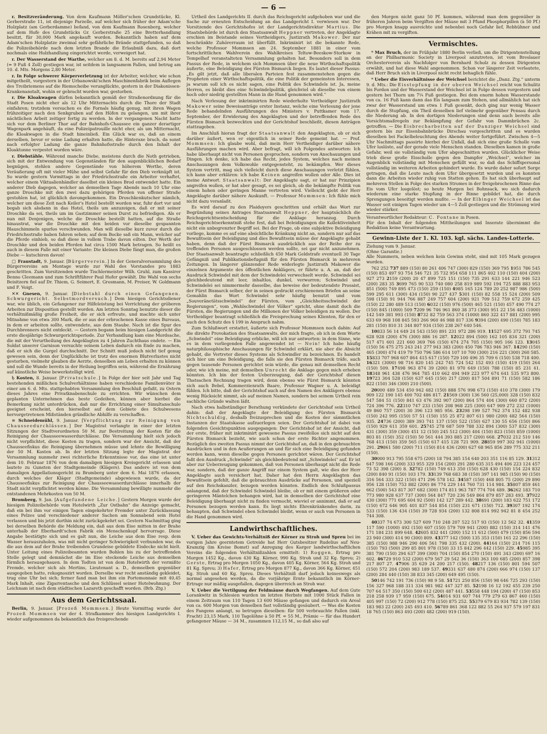— 6 —
r. Besitzveränderung. Von dem Kaufmann Möller'schen Grundstücke, Kl. Gerberstraße 11, ist diejenige Parzelle, auf welcher sich früher der Adam'sche Holzplatz (am Gerberdamme) befand, von dem Kaufmann Rosenberg, welcher auf dem Hofe des Grundstücks Gr. Gerberstraße 25 eine Bretterhandlung besitzt, für 30,000 Mark angekauft worden. Bekanntlich haben auf dem Adam'schen Holzplatze zweimal sehr gefährliche Brände stattgefunden, so daß die Polizeibehörde nach dem letzten Brande die Erlaubniß dazu, daß dort nochmals eine Holzhandlung eingerichtet werde, verweigert hat.
r. Der Wasserstand der Warthe, welcher am 8. d. M. bereits auf 2,94 Meter (= 9 Fuß 4 Zoll) gestiegen war, ist seitdem in langsamem Fallen, und betrug am 10. d. Mts. Morgens 2,80 Meter.
r. In Folge schwerer Körperverletzung ist der Arbeiter, welcher, wie schon mitgetheilt, vorgestern in der Urbanowski'schen Maschinenfabrik beim Auflegen des Treibriemens auf die Riemscheibe verunglückte, gestern in der Diakonissen-Krankenanstalt, wohin er gebracht worden war, gestorben.
r. Die Kloakwagen dürfen bekanntlich gemäß der Straßenordnung für die Stadt Posen nicht eher als 12 Uhr Mitternachts durch die Thore der Stadt einfahren; trotzdem versuchen es die Fornals häufig genug, mit ihren Wagen frühzeitiger nach den Senkgruben auf den Höfen zu gelangen, um mit ihrer nächtlichen Arbeit zeitiger fertig zu werden. In der vergangenen Nacht hatte sich vor dem Berliner Thor auf der Bahnhofs-Chaussee ein ganzer derartiger Wagenpark angehäuft, da eine Polizeipatrouille nicht eher, als um Mitternacht, die Kloakwagen in die Stadt hineinließ. Ein Glück war es, daß an einem derselben, bevor er seine Ladung erhalten hatte, die Hinteraxe brach, da sonst nach erfolgter Ladung die ganze Bahnhofsstraße durch den Inhalt der Kloaktonne verpestet worden wäre.
r. Diebstähle. Während manche Diebe, meistens durch die Noth getrieben, sich mit der Entwendung von Gegenständen für den augenblicklichen Bedarf begnügen, stehlen andere Gegenstände von höherem Werthe, deren Veräußerung oft mit vieler Mühe und selbst Gefahr für den Dieb verknüpft ist. So wurde gestern Vormittags in der Friedrichsstraße ein Arbeiter verhaftet, welcher einem Viktualienhändler daselbst ein kleines Brod entwendet hatte. Ein anderer Dieb dagegen, welcher an demselben Tage Abends nach 10 Uhr eine ganze Droschke mit den zwei dazu gehörigen Pferden von offener Straße gestohlen hat, ist glücklich davongekommen. Ein Droschkenkutscher nämlich, welcher um diese Zeit nach Keiler's Hotel bestellt worden war, fuhr dort vor und begab sich alsdann in das Hotel, theils um anzuzeigen, daß er mit seiner Droschke da sei, theils um im Gastzimmer seinen Durst zu befriedigen. Als er nun mit Denjenigen, welche die Droschke bestellt hatten, auf die Straße hinaustrat, war die Droschke mit den beiden vor dieselbe gespannten Blauschimmeln spurlos verschwunden. Man will dieselbe kurz zuvor durch die Friedrichsstraße haben fahren sehen; auf dem Bocke saß ein Mann, welcher auf die Pferde einhieb, so daß diese in vollem Trabe davon eilten. Der Werth der Droschke und den beiden Pferden hat circa 1500 Mark betragen. So heißt es auch in diesem Falle mit einer Variante: Die kleinen Diebe fängt man, die großen Diebe — kutschiren davon!
□ Fraustadt, 9. Januar. [Bürgerverein.] In der Generalversammlung des Bürgervereins am Montage wurde zur Wahl des Vorstandes pro 1883 geschritten. Zum Vorsitzenden wurde Tischlermeister Wilh. Gruhl, zum Kassirer Benno Cleemann und zum Schriftführer Paul Hofer gewählt. Die Wahl von sechs Beisitzern fiel auf Dr. Thiem, G. Seimert, E. Grosmann, M. Preiser, W. Goldmann und F. Voigt.
✕✕ Gnesen, 9. Januar. [Diebstahl durch einen Gefangenen. Schwurgericht. Selbstmordversuch.] Dem hiesigen Gerichtsdiener war, wie üblich, ein Gefangener zur Hilfeleistung bei Verrichtung der gröberen Arbeiten zur Disposition gestellt worden. Am letzten Sonntag benutzte dieser die verhältnißmäßig große Freiheit, die er sich erfreute, und machte sich unter Mitnahme von etwa 300 Mark, die er aus der erbrochenen Kasse eines Bureaus, in dem er arbeiten sollte, entwendete, aus dem Staube. Noch ist die Spur des Durchbrenners nicht entdeckt. — Gestern begann beim hiesigen Landgericht die erste diesjährige Schwurgerichtsperiode. Zur Verhandlung kam eine Mordsache, die mit der Verurtheilung des Angeklagten zu 4 Jahren Zuchthaus endete. — Ein Soldat unserer Garnison versuchte seinem Leben dadurch ein Ende zu machen, daß er sich die Gurgel durchschnitt. Der Schnitt muß jedoch nicht tief genug gewesen sein, denn der Unglückliche ist trotz des enormen Blutverlustes nicht gestorben, vielmehr glauben die Aerzte, denselben am Leben erhalten zu können und soll die Wunde bereits in der Heilung begriffen sein, während die Ernährung auf künstliche Weise bewerkstelligt wird.
ђ Kosten, 8. Januar. [Privatschule.] In Folge der hier seit Jahr und Tag bestehenden mißlichen Schulverhältnisse haben verschiedene Familienväter in einer am 6. d. Mts. stattgehabten Versammlung den Beschluß gefaßt, zu Ostern dieses Jahres eine Privatknabenschule zu errichten. Wir wünschen dem geplanten Unternehmen das beste Gedeihen, können aber hierbei die Bemerkung nicht unterdrücken, daß nur die Errichtung einer Simultanschule geeignet erscheint, den hierselbst auf dem Gebiete des Schulwesens hervorgetretenen Mißständen gründliche Abhilfe zu verschaffen.
≌ Schneidemühl, 9. Januar. [Verpflichtung zur Reinigung von Chausseedurchlässen.] Der Magistrat verlangte in einer der letzten Sitzungen der Stadtverordneten 50 M. zur Bestreitung der Kosten für die Reinigung der Chausseewasserdurchlässe. Die Versammlung hielt sich jedoch nicht verpflichtet, diese Kosten zu tragen, sondern war der Ansicht, daß der Chausseefiskus die Reinigung übernehmen müsse und lehnte die Bewilligung der 50 M. Kosten ab. In der letzten Sitzung legte der Magistrat der Versammlung nunmehr zwei richterliche Erkenntnisse vor, das eine ist unter dem 10. Februar 1876 von dem damaligen hiesigen Kreisgericht erlassen und lautete zu Gunsten der Stadtgemeinde (Klägers). Das andere ist von dem damaligen Appellationsgericht zu Bromberg unter dem 6. Mai 1876 erlassen, durch welches der Kläger (Stadtgemeinde) abgewiesen wurde, da der Chausseefiskus zur Reinigung der Chausseewasserdurchlässe innerhalb der Stadt nicht verpflichtet werden könne. Die Versammlung bewilligte nunmehr die entstandenen Mehrkosten von 50 M.
Bromberg, 9. Jan. [Aufgefundene Leiche.] Gestern Morgen wurde der hiesigen Polizeibehörde vom Hotelwirth „Zur Ostbahn“ die Anzeige gemacht, daß ein bei ihm vor einigen Tagen eingekehrter Fremder unter Zurücklassung eines Pelzes und verschiedener anderer Sachen am Sonnabend sein Hotel verlassen und bis jetzt dorthin nicht zurückgekehrt sei. Gestern Nachmittag ging bei derselben Behörde die Meldung ein, daß aus dem Eise mitten in der Brahe unterhalb der Eberhardt'schen Fabrik ein Menschenkopf hervorrage. Diese Angabe bestätigte sich und es galt nun, die Leiche aus dem Eise resp. dem Wasser herauszuholen, was mit nicht geringer Schwierigkeit verbunden war, da die aus dem auf der Brahe treibenden Grundeise gebildete Eisdecke nicht hielt. Unter Leitung eines Polizeibeamten wurden Bohlen bis zu der betreffenden Stelle gelegt und demnächst die im Eise steckende Leiche aus demselben förmlich herausgehauen. In dem Todten ist von dem Hotelwirth der vermißte Fremde, welcher sich als Mertins, Lieutenant a. D., demselben gegenüber ausgegeben hatte, rekognoszirt worden. Derselbe war recht anständig gekleidet, trug eine Uhr bei sich; ferner fand man bei ihm ein Portemonnaie mit 40,45 Mark Inhalt, eine Zigarrentasche und den Schlüssel seiner Hotelwohnung. Der Leichnam ist nach dem städtischen Lazareth geschafft worden. (Brb. Ztg.)
Aus dem Gerichtssaal.
Berlin, 9. Januar. [Prozeß Mommsen.] Heute Vormittag wurde der Prozeß Mommsen vor der 4. Strafkammer des hiesigen Landgerichts I. wieder aufgenommen da bekanntlich das freisprechende
Urtheil des Landgerichts II. durch das Reichsgericht aufgehoben war und die Sache zur erneuten Entscheidung an das Landgericht I. verwiesen war. Der Vorsitzende des Gerichtshofes ist der Landgerichtsdirektor Martius. Die Staatsbehörde ist durch den Staatsanwalt Heppner vertreten, der Angeklagte erschien im Beistande seines Vertheidigers, Justizrath Makower. Der nur beschränkte Zuhörerraum ist überfüllt. Inkriminirt ist die bekannte Rede, welche Professor Mommsen am 24. September 1881 in einer vom fortschrittlichen Wahlverein des Wahlkreises Teltow-Beeskow-Storkow in Tempelhof veranstalteten Versammlung gehalten hat. Besonders soll in dem Passus der Rede, in welchem sich Mommsen über die neue Wirthschaftspolitik äußerte, eine Beleidigung des Fürsten Bismarck liegen. Es lautet dieser Passus: „Es gilt jetzt, daß alle liberalen Parteien fest zusammenstehen gegen die Propheten einer Wirthschaftspolitik, die eine Politik der gemeinsten Interessen, ja warum soll ich es nicht sagen, eine Politik des Schwindels ist. Ja, meine Herren, es bleibt dies eine Schwindelpolitik, gleichviel ob dieselbe von einem hoch oder niedrig gestellten Mann in die Hand genommen wird.“
Nach Verlesung der inkriminirten Rede wiederholte Vertheidiger Justizrath Makower seine Beweisanträge erster Instanz, welche eine Verlesung der jene Rede behandelnden Ausführungen des Ministers v. Puttkamer vom 17. September, der Erwiderung des Angeklagten und der betreffenden Rede des Fürsten Bismarck bezweckten und der Gerichtshof beschließt, diesen Anträgen stattzugeben.
Im Anschluß hieran fragt der Staatsanwalt den Angeklagten, ob er sich darüber äußert, wen er eigentlich in seiner Rede gemeint hat. — Prof. Mommsen: Ich glaube wohl, daß mein Herr Vertheidiger darüber nähere Ausführungen machen wird. Aber befragt, will ich Folgendes antworten: Ich habe überhaupt nicht von Personen gesprochen, sondern von Anschauungen und Dingen. Ich denke, ich habe das Recht, jedes System, welches nach meinen Anschauungen dem Volkswohle entgegensteht, zu bekämpfen. Wer dieses System vertritt, mag sich vielleicht durch diese Anschauungen verletzt fühlen, ich kann aber erklären: ich habe Keinen angreifen wollen oder Alle. Dies ist meine Antwort. Staatsanwalt: Der Angeklagte sagt, er hat nur Prinzipien angreifen wollen, er hat aber gesagt, es sei gleich, ob die bekämpfte Politik von einem hohen oder geringen Manne vertreten wird. Vielleicht giebt der Herr Angeklagte darüber nähere Auskunft. — Professor Mommsen: Ich fühle mich nicht dazu veranlaßt.
Es wird darauf zu den Plaidoyers geschritten und erhält das Wort zur Begründung seines Antrages Staatsanwalt Heppner, der hauptsächlich die Reichsgerichtsentscheidung für die Anklage heranzog. Durch Reichsgerichtserkenntniß stehe fest, daß bei Beleidigungen die Kollektiveinheit nicht ein unbegrenzter Begriff sei. Bei der Frage, ob eine subjektive Beleidigung vorliege, komme es auf eine absichtliche Kränkung nicht an, sondern nur auf das Bewußtsein der Beleidigung und dies Bewußtsein müsse der Angeklagte gehabt haben, denn daß der Fürst Bismarck ausdrücklich aus der Reihe der zu treffenden Personen ausgeschlossen werden sollte, sei gar nicht anzunehmen. Der Staatsanwalt beantragte schließlich 450 Mark Geldstrafe eventuell 30 Tage Gefängniß und Publikationsbefugniß für den Fürsten Bismarck in mehreren Zeitungen. In längerer glänzender Rede widerlegte Justizrath Makower die einzelnen Argumente des öffentlichen Anklägers, er führte u. A. an, daß der Ausdruck Schwindel mit dem der Schwindelei verwechselt werde. Schwindel sei gleichbedeutend mit leer, inhaltlos, dunkel, verworren; Schwindel und Schwindelei sei nimmermehr dasselbe, das beweise der bedeutendste Prosaist, der Fürst Bismarck selber, der in seinen gedruckt erschienenen Briefen an seine Gemahlin das Wort Schwindel sehr häufig benutzt und vom „Souveränetätsschwindel“ der Fürsten, vom „Gleichheitsschwindel der Regierungen“, vom „Wahlschwindel der Völker“ spricht, ohne damit doch die Fürsten, die Regierungen und die Millionen der Völker beleidigen zu wollen. Der Vertheidiger beantragt schließlich die Freisprechung seines Klienten, für den er auch den Schutz des § 199 in Anspruch nahm.
Zum Schlußwort erstattet, äußerte sich Professor Mommsen noch dahin: Auf die direkte Provokation des Staatsanwalts, der mich fragte, ob ich in dem Worte „Schwindel“ eine Beleidigung erblicke, will ich nur antworten: in dem Sinne, wie es in dem vorliegenden Falle angewendet ist — Nein! Ich habe häufig naturphilosophische Anschauungen für Schwindel erklärt, nie aber die Absicht gehabt, die Vertreter dieses Systems als Schwindler zu bezeichnen. Es handelt sich hier um eine Beleidigung, die falls sie den Fürsten Bismarck träfe, auch gegen tausende Personen gerichtet sein würde, die genau mit demselben Recht oder, wie ich meine, mit demselben Unrecht die Anklage gegen mich erheben könnten. Ich bin der festen Ueberzeugung, daß der Gerichtshof diesen Thatsachen Rechnung tragen wird, denn ebenso wie Fürst Bismarck könnten sich auch Bebel, Kommerzienrath Baare, Professor Wagner u. A. beleidigt fühlen. Ich bitte, daß der Gerichtshof auch auf den Namen des Anklägers ebenso wenig Rücksicht nimmt, als auf meinen Namen, sondern bei seinem Urtheil rein sachliche Gründe walten läßt.
Nach etwa halbstündiger Berathung verkündete der Gerichtshof sein Urtheil dahin: daß der Angeklagte der Beleidigung des Fürsten Bismarck Nichtschuldig, deshalb freizusprechen und die Kosten der sämmtlichen Instanzen der Staatskasse aufzuerlegen seien. Der Gerichtshof ist dabei von folgenden Gesichtspunkten ausgegangen: Der Gerichtshof ist der Ansicht, daß der erste, früher mit inkriminirt gewesene Passus zweifellos sich nicht auf den Fürsten Bismarck bezieht, wie auch schon der erste Richter angenommen. Bezüglich des zweiten Passus nimmt der Gerichtshof an, daß in den gebrauchten Ausdrücken und in den Aeußerungen an und für sich eine Beleidigung gefunden werden kann, wenn dieselbe gegen Personen gerichtet wären. Der Gerichtshof faßt den Ausdruck „Schwindel“ als gleichbedeutend mit „Schwindelei“ auf. Er ist aber zur Ueberzeugung gekommen, daß von Personen überhaupt nicht die Rede war, sondern, daß der ganze Angriff nur einem System galt, wie dies der Herr Angeklagte auch versichert hat. Daher hat den Herrn Angeklagten das Bewußtsein gefehlt, daß die gebrauchten Ausdrücke auf Personen, und speziell auf den Reichskanzler, bezogen werden könnten. Endlich den Schlußpassus anlangend, daß der Schwindel Schwindel bleibe, ob er mit einem größeren oder geringeren Mäntelchen behangen wird, hat in demselben der Gerichtshof eine Beleidigung überhaupt nicht zu finden vermocht, wieviel er annimmt, daß er auf Personen bezogen werden kann. Es liegt nichts Ehrenkränkendes darin, zu behaupten, daß Schwindel eben Schwindel bleibt, wenn er auch von Personen in die Hand genommen wird.
Landwirthschaftliches.
V. Ueber das Gewichts-Verhältniß der Körner zu Stroh und Spreu bei im vorigen Jahre geerntetem Getreide hat Herr Gutsbesitzer Rudelius auf Neu-Kramzig (im Kreise Bomst) auf Anregung des Karger landwirthschaftlichen Vereins die folgenden Verhältnißzahlen ermittelt: 1) Roggen, Ertrag pro Morgen 1452 Kg., davon 430 Kg. Körner, 990 Kg. Stroh und 32 Kg. Spreu; 2) Gerste, Ertrag pro Morgen 1050 Kg., davon 405 Kg. Körner, 564 Kg. Stroh und 81 Kg. Spreu; 3) Hafer, Ertrag pro Morgen 877 Kg., davon 366 Kg. Körner, 451 Kg. Stroh und 60 Kg. Spreu. Dieses Verhältniß darf jedoch keineswegs als normal angesehen werden, da die vorjährige Ernte bekanntlich im Körner-Ertrage nur mäßig ausgefallen, dagegen überreich an Stroh war.
V. Ueber die Vertilgung der Feldmäuse durch Wegfangen. Auf dem Gute Lorankwitz in Schlesien wurden im letzten Herbste mit 1000 Stück Fallen in einem Zeitraum von 110 Tagen 13 600 Mäuse gefangen und dadurch ein Areal von ca. 600 Morgen von denselben fast vollständig gesäubert. — Was die Kosten des Fangens anlangt, so betrugen dieselben: für 500 verbrauchte Fallen (inkl. Fracht) 23,15 Mark, 110 Tagelöhne à 50 Pf. = 55 M., Prämie — für das Hundert gefangener Mäuse — 34 M., zusammen 112,15 M., so daß also auf
den Morgen nicht ganz 50 Pf. kommen, während man dem gegenüber in früheren Jahren beim Vergiften der Mäuse mit 3 Pfund Phosphorpillen (à 50 Pf.) pro Morgen knapp ausreichte und nebenbei noch Gefahr lief, Rebhühner und Krähen mit zu vergiften.
Vermischtes.
* Max Bruch, der im Frühjahr 1880 Berlin verließ, um die Dirigentenstellung an der Philharmonic Society in Liverpool anzutreten, ist vom Breslauer Orchesterverein als Nachfolger von Bernhard Scholz zu dessen Dirigenten erwählt, und hat diese Wahl angenommen. Schon vor längerer Zeit verlautete, daß Herr Bruch sich in Liverpool nicht recht behaglich fühle.
* Ueber die Eisverhältnisse der Weichsel berichtet die „Danz. Ztg.“ unterm 9. d. Mts.: Die Eisstopfung in der oberen Weichsel reicht von Schulitz bis Fordon und der Wasserstand der Weichsel ist in Folge dessen vorgestern und gestern bei Thorn um 7¼ Fuß gestiegen. Bei dem enorm hohen Wasserstande von ca. 16 Fuß kann dann das Eis langsam zum Stehen, und allmählich hat sich zwar der Wasserstand um etwa 1 Fuß gesenkt, doch ging nur wenig Wasser durch die Stopfung, ein Theil desselben lief vielmehr gegenüber Pensau durch die Niederung ab. In den dortigen Niederungen sind denn auch bereits alle Vorsichtsmaßregeln zur Bekämpfung der Gefahr von Dammbrüchen 2c. getroffen. — Die Eisbrecharbeiten auf der Danziger Weichsel sind gestern bis zur Eisenbahnbrücke Dirschau vorgeschritten und es wurden dieselben bei Fackelbeleuchtung des Abends weiter fortgeführt. Zwischen 4—5 Uhr Nachmittags passirte hierbei der Unfall, daß sich eine große Scholle vom Ufer loslöste, auf der gerade viele Menschen standen. Dieselben kamen in große Gefahr, weil sie vollständig vom Ufer abgeschnitten wurden. Glücklicher Weise trieb diese große Eisscholle gegen den Dampfer „Weichsel“, welcher im Augenblick vollständig mit Menschen gefüllt war, so daß das Schiffspersonal vollständig im weiteren Arbeiten gehindert wurde. Es wurde daher sofort Sorge getragen, daß die Leute nach dem Ufer übergesetzt wurden und es konnten dann die Arbeiten wieder ruhig von Statten gehen. Es hat sich überhaupt auf mehreren Stellen in Folge des starken Stromes in der freigebrochenen Rinne das Eis vom Ufer losgelöst; so heute Morgen bei Bohnsack, wo sich dadurch wiederum eine starke Stopfung in der Rinne gebildet hat, die durch Sprengungen beseitigt werden mußte. — In der Elbinger Weichsel ist das Wasser seit einigen Tagen wieder um 4—5 Zoll gestiegen und die Strömung wird wieder stärker.
Verantwortlicher Redakteur: C. Fontane in Posen.
Für den Inhalt der folgenden Mittheilungen und Inserate übernimmt die Redaktion keine Verantwortung.
Gewinn-Liste der 1. Kl. 103. kgl. sächs. Landes-Lotterie.
Ziehung vom 9. Januar.
(Ohne Garantie.)
Alle Nummern, neben welchen kein Gewinn steht, sind mit 105 Mark gezogen worden.
762 252 737 889 (150) 80 261 406 747 (300) 829 (150) 369 795 1951 786 545 (150) 853 497 93 754 546 721 35 732 954 658 111 865 402 110 (150) 404 (200) 927 273 2159 (200) 20 47 899 725 151 (150) 735 291 633 144 221 946 523 (200) 283 35 3699 765 90 533 740 080 258 819 989 592 194 725 888 883 953 851 (500) 749 895 473 (150) 259 (150) 4985 165 124 789 20 252 987 986 (500) 599 295 611 (300) 434 (150) 90 227 437 5301 (150) 82 558 15 524 (200) 509 598 (150) 91 944 766 887 249 757 604 (200) 921 709 512 759 672 259 425 (150) 22 280 489 513 (150) 6032 (150) 976 (500) 465 521 (150) 457 490 774 27 (150) 845 (1000) 509 7209 96 746 961 860 38 373 (300) 951 22 156 483 (1000) 142 549 381 993 (150) 8732 82 759 563 374 (1000) 860 322 417 881 (200) 995 633 69 968 108 845 593 266 960 46 988 817 336 9394 (200) 490 (150) 785 183 281 (150) 810 31 344 807 934 (150) 238 267 640 546.
10833 56 14 649 24 543 (150) 891 231 972 286 919. 11527 695 372 791 745 628 928 (200) 476 (300) 886 16 287. 12022 894 (500) 162 105 834 321 (200) 517 471 601 221 660 369 766 (150) 674 274 705 (150) 905 166 123. 13045 (150) 56 475 275 243 241 277 943 383 (200) 450 786 783 946 367. 14290 (150) 465 (300) 474 419 79 750 796 586 614 107 10 700 (300) 216 221 (300) 260 585. 15833 707 968 607 864 415 617 (150) 729 100 496 35 709 6 (150) 538 718 400. 16321 (3000) 98 716 820 145 242 745 724 542 152 493 (150) 419 (150) 264 (150) 509. 17498 963 874 39 (200) 81 970 649 (150) 788 (150) 85 231 41. 18348 961 438 476 964 785 410 662 494 949 223 977 674 641 535 973 800. 19723 304 528 (150) 637 645 (150) 217 (200) 817 504 891 71 (150) 582 186 822 (150) 346 (300) 210 (500).
20000 489 534 450 942 482 (150) 888 576 998 673 (150) 410 378 (300) 179 909 122 190 145 400 702 486 817. 21569 (300) 136 560 (25,000) 328 (150) 832 547 584 51 (150) 841 63 476 392 907 (200) 864 574 404 (300) 660 872 (200) 724 396 776. 22310 747 233 (150) 208 968 225 (300) 647 909 272 232 (1000) 49 860 757 (200) 30 396 123 985 956. 23298 199 527 762 374 152 482 938 (150) 242 995 (150) 57 51 (150) 155 25 872 807 611 980 (200) 482 564 (150) 935. 24736 (200) 389 393 741 137 (150) 522 (150) 627 130 55 656 (150) 866 (150) 929 611 359 601. 25745 278 687 509 788 332 894 (300) 537 832 (300) 431 (300) 359 (300) 451 12 (150) 245 512 (300) 404 (150) 823 (150) 859 (1000) 803 81 (150) 352 (150) 50 561 444 393 885 217 (200) 668. 27032 212 510 146 768 413 (150) 359 565 (150) 617 415 128 721 909. 28859 997 302 941 (1000) 291. 29861 580 (200) 711 (150) 814 436 (200) 627 68 965 856 289 775 332 211 (150).
30000 913 795 558 675 (200) 18 794 385 154 640 203 351 116 85 129. 31312 647 598 166 (200) 333 955 329 154 (200) 291 280 635 315 494 406 223 124 457 73 52 398 (200) 8. 32782 (150) 749 613 350 (150) 628 430 (150) 154 224 832 (200) 840 91 (150) 103 179. 33139 768 683 38 (150) 397 141 985 (150) 90 (150) 316 564 333 322 (150) 471 296 578 142. 34587 (150) 468 805 75 (200) 29 890 956 128 (150) 753 882 (200) 86 774 229 144 760 731 114 984. 35807 859 461 662 (500) 543 817 307 682 (300) 174 811 963 787 774 704 489. 36262 183 710 773 980 928 637 737 (300) 564 847 720 236 549 864 879 857 283 493. 37922 430 (300) 771 695 604 92 (500) 142 127 289 442. 38691 (200) 183 622 751 172 (150) 672 646 905 401 837 544 854 (150) 231 671 (150) 712. 39307 192 174 533 (150) 136 434 (150) 39 728 934 (200) 132 808 814 992 942 81 8 454 252 744 308.
40337 74 673 300 527 609 710 248 207 522 517 93 (150) 12 562 32. 41359 117 590 (1000) 492 (150) 607 (150) 579 709 941 (200) 882 (150) 314 141 476 171 184 231 899 648. 42605 832 441 (200) 152 11 612 (500) 479 (150) 856 594 23 940 (300) 414 90 (300) 809. 43377 142 (500) 135 353 (150) 161 22 296 (150) 385 (150) 988 946 290 406 561 798 335 432 (200). 44164 (150) 214 716 115 (150) 793 (500) 299 85 801 978 (150) 33 15 842 296 442 (150) 229. 45985 395 381 790 (150) 294 637 399 (300) 704 (150) 854 270 (150) 491 343 (200) 697 16 602. 46729 910 532 (200) 679 567 29 542 36 (150) 363 100 685 (200) 857 398 217 807 27. 47906 35 629 24 200 217 (150). 48217 136 (150) 801 594 507 (150) 572 204 (200) 983 189 537. 49331 637 480 874 (200) 666 974 (150) 137 (200) 284 440 (150) 38 833 345 (200) 649 495 (150).
50146 742 191 736 (150) 98 9 58. 51721 250 856 (150) 98 646 725 293 (150) 156 327 968 188 311 334 981 982 447 327 85. 52198 16 12 192 455 239 250 707 64 517 350 (150) 500 612 (200) 487 441. 53558 448 194 (200) 47 (150) 853 218 258 939 17 959 (150) 675. 54014 931 607 744 779 279 63 867 460 (150) 405 997 (150) 72 (200) 912 778 (150) 875 252. 55379 679 83 934 782 139 (150) 183 983 22 (200) 245 493 410. 56789 861 368 122 882 55 264 937 579 197 831 18 765 (150) 863 493 (200) 482 (200) 919 (150).